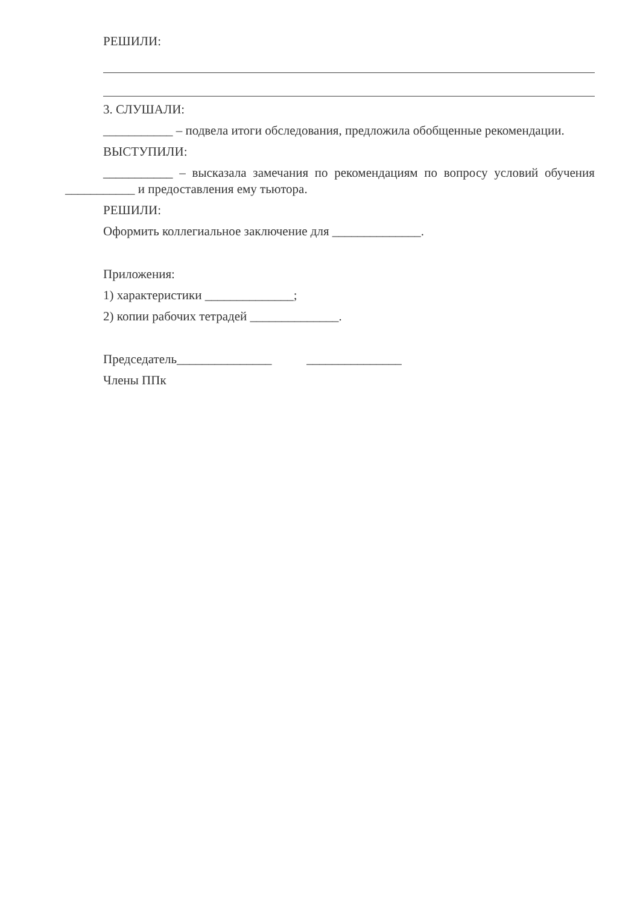РЕШИЛИ:
3. СЛУШАЛИ:
___________ – подвела итоги обследования, предложила обобщенные рекомендации.
ВЫСТУПИЛИ:
___________ – высказала замечания по рекомендациям по вопросу условий обучения ___________ и предоставления ему тьютора.
РЕШИЛИ:
Оформить коллегиальное заключение для ______________.
Приложения:
1) характеристики ______________;
2) копии рабочих тетрадей ______________.
Председатель_______________ _______________
Члены ППк